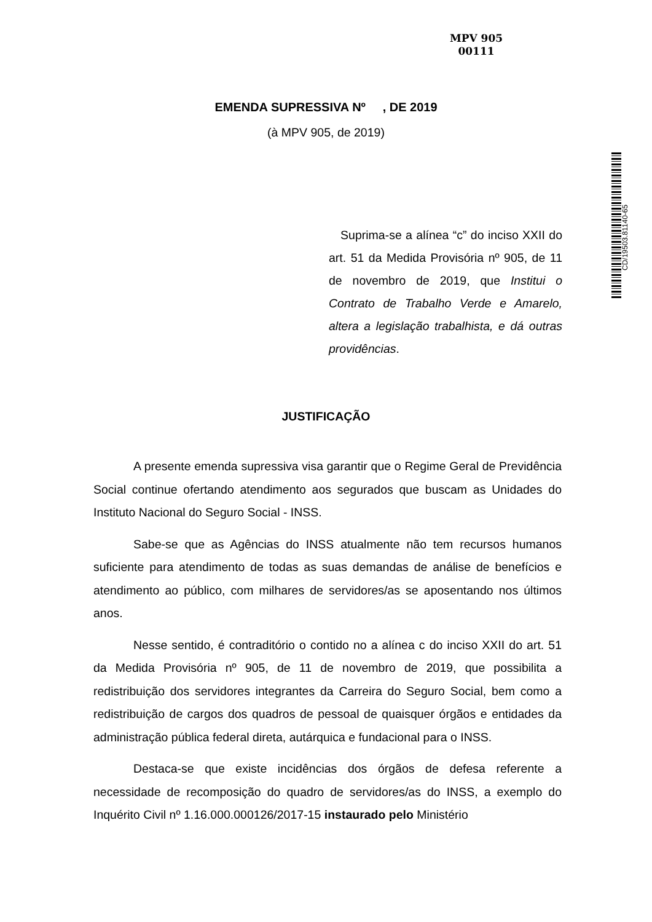MPV 905
00111
EMENDA SUPRESSIVA Nº , DE 2019
(à MPV 905, de 2019)
CD/19503.81140-65
Suprima-se a alínea “c” do inciso XXII do art. 51 da Medida Provisória nº 905, de 11 de novembro de 2019, que Institui o Contrato de Trabalho Verde e Amarelo, altera a legislação trabalhista, e dá outras providências.
JUSTIFICAÇÃO
A presente emenda supressiva visa garantir que o Regime Geral de Previdência Social continue ofertando atendimento aos segurados que buscam as Unidades do Instituto Nacional do Seguro Social - INSS.
Sabe-se que as Agências do INSS atualmente não tem recursos humanos suficiente para atendimento de todas as suas demandas de análise de benefícios e atendimento ao público, com milhares de servidores/as se aposentando nos últimos anos.
Nesse sentido, é contraditório o contido no a alínea c do inciso XXII do art. 51 da Medida Provisória nº 905, de 11 de novembro de 2019, que possibilita a redistribuição dos servidores integrantes da Carreira do Seguro Social, bem como a redistribuição de cargos dos quadros de pessoal de quaisquer órgãos e entidades da administração pública federal direta, autárquica e fundacional para o INSS.
Destaca-se que existe incidências dos órgãos de defesa referente a necessidade de recomposição do quadro de servidores/as do INSS, a exemplo do Inquérito Civil nº 1.16.000.000126/2017-15 instaurado pelo Ministério